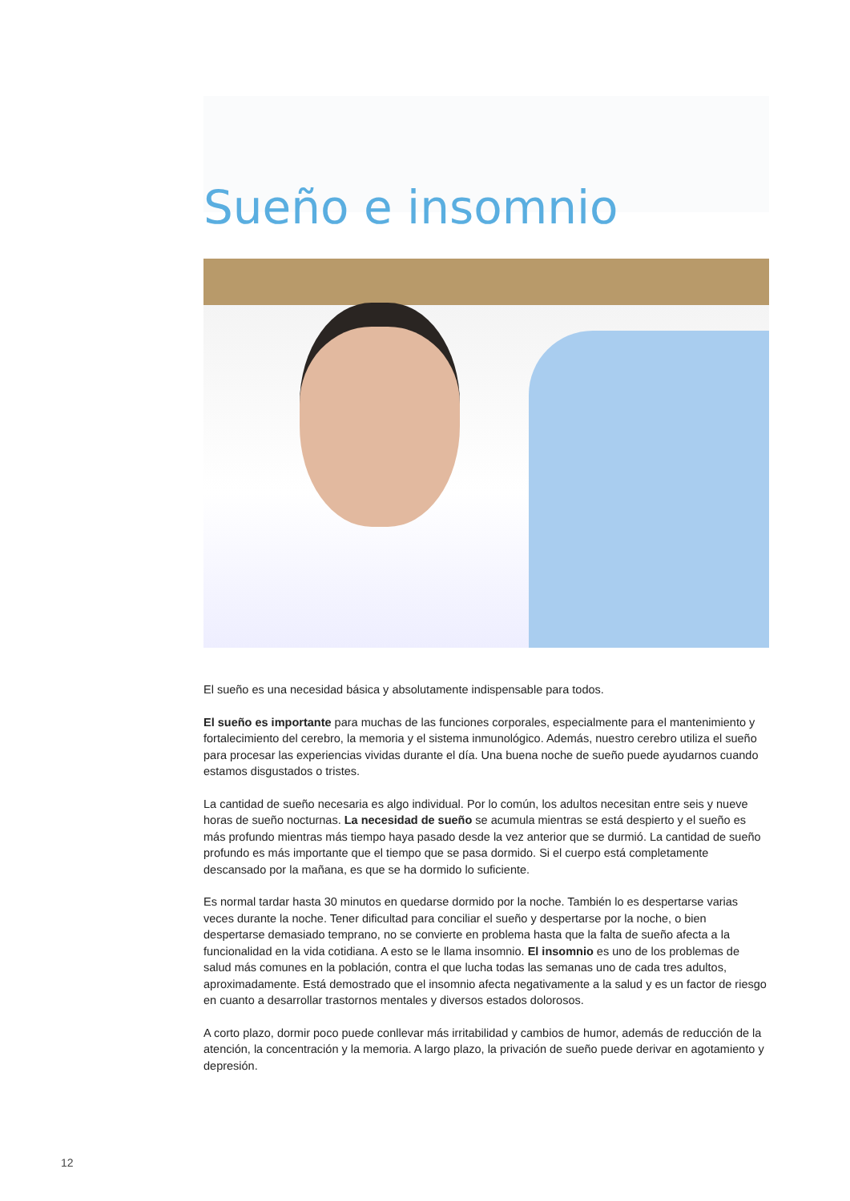Sueño e insomnio
El sueño es una necesidad básica y absolutamente indispensable para todos.
El sueño es importante para muchas de las funciones corporales, especialmente para el mantenimiento y fortalecimiento del cerebro, la memoria y el sistema inmunológico. Además, nuestro cerebro utiliza el sueño para procesar las experiencias vividas durante el día. Una buena noche de sueño puede ayudarnos cuando estamos disgustados o tristes.
La cantidad de sueño necesaria es algo individual. Por lo común, los adultos necesitan entre seis y nueve horas de sueño nocturnas. La necesidad de sueño se acumula mientras se está despierto y el sueño es más profundo mientras más tiempo haya pasado desde la vez anterior que se durmió. La cantidad de sueño profundo es más importante que el tiempo que se pasa dormido. Si el cuerpo está completamente descansado por la mañana, es que se ha dormido lo suficiente.
Es normal tardar hasta 30 minutos en quedarse dormido por la noche. También lo es despertarse varias veces durante la noche. Tener dificultad para conciliar el sueño y despertarse por la noche, o bien despertarse demasiado temprano, no se convierte en problema hasta que la falta de sueño afecta a la funcionalidad en la vida cotidiana. A esto se le llama insomnio. El insomnio es uno de los problemas de salud más comunes en la población, contra el que lucha todas las semanas uno de cada tres adultos, aproximadamente. Está demostrado que el insomnio afecta negativamente a la salud y es un factor de riesgo en cuanto a desarrollar trastornos mentales y diversos estados dolorosos.
A corto plazo, dormir poco puede conllevar más irritabilidad y cambios de humor, además de reducción de la atención, la concentración y la memoria. A largo plazo, la privación de sueño puede derivar en agotamiento y depresión.
12